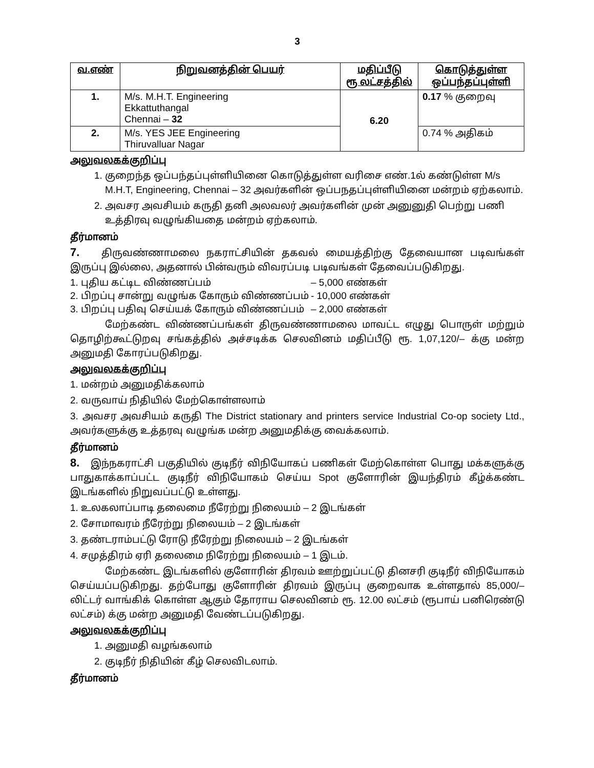3
| வ.எண் | நிறுவனத்தின் பெயர் | மதிப்பீடு ரூ லட்சத்தில் | கொடுத்துள்ள ஒப்பந்தப்புள்ளி |
| --- | --- | --- | --- |
| 1. | M/s. M.H.T. Engineering Ekkattuthangal Chennai – 32 | 6.20 | 0.17 % குறைவு |
| 2. | M/s. YES JEE Engineering Thiruvalluar Nagar | | 0.74 % அதிகம் |
அலுவலகக்குறிப்பு
1. குறைந்த ஒப்பந்தப்புள்ளியினை கொடுத்துள்ள வரிசை எண்.1ல் கண்டுள்ள M/s M.H.T, Engineering, Chennai – 32 அவர்களின் ஒப்பநதப்புள்ளியினை மன்றம் ஏற்கலாம்.
2. அவசர அவசியம் கருதி தனி அலவலர் அவர்களின் முன் அனுனுதி பெற்று பணி உத்திரவு வழுங்கியதை மன்றம் ஏற்கலாம்.
தீர்மானம்
7. திருவண்ணாமலை நகராட்சியின் தகவல் மையத்திற்கு தேவையான படிவங்கள் இருப்பு இல்லை, அதனால் பின்வரும் விவரப்படி படிவங்கள் தேவைப்படுகிறது.
1. புதிய கட்டிட விண்ணப்பம் – 5,000 எண்கள்
2. பிறப்பு சான்று வழுங்க கோரும் விண்ணப்பம் - 10,000 எண்கள்
3. பிறப்பு பதிவு செய்யக் கோரும் விண்ணப்பம் – 2,000 எண்கள்
மேற்கண்ட விண்ணப்பங்கள் திருவண்ணாமலை மாவட்ட எழுது பொருள் மற்றும் தொழிற்கூட்டுறவு சங்கத்தில் அச்சடிக்க செலவினம் மதிப்பீடு ரூ. 1,07,120/– க்கு மன்ற அனுமதி கோரப்படுகிறது.
அலுவலகக்குறிப்பு
1. மன்றம் அனுமதிக்கலாம்
2. வருவாய் நிதியில் மேற்கொள்ளலாம்
3. அவசர அவசியம் கருதி The District stationary and printers service Industrial Co-op society Ltd., அவர்களுக்கு உத்தரவு வழுங்க மன்ற அனுமதிக்கு வைக்கலாம்.
தீர்மானம்
8. இந்நகராட்சி பகுதியில் குடிநீர் விநியோகப் பணிகள் மேற்கொள்ள பொது மக்களுக்கு பாதுகாக்காப்பட்ட குடிநீர் விநியோகம் செய்ய Spot குளோரின் இயந்திரம் கீழ்க்கண்ட இடங்களில் நிறுவப்பட்டு உள்ளது.
1. உலகலாப்பாடி தலைமை நீரேற்று நிலையம் – 2 இடங்கள்
2. சோமாவரம் நீரேற்று நிலையம் – 2 இடங்கள்
3. தண்டராம்பட்டு ரோடு நீரேற்று நிலையம் – 2 இடங்கள்
4. சமுத்திரம் ஏரி தலைமை நிரேற்று நிலையம் – 1 இடம்.
மேற்கண்ட இடங்களில் குளோரின் திரவம் ஊற்றுப்பட்டு தினசரி குடிநீர் விநியோகம் செய்யப்படுகிறது. தற்போது குளோரின் திரவம் இருப்பு குறைவாக உள்ளதால் 85,000/– லிட்டர் வாங்கிக் கொள்ள ஆகும் தோராய செலவினம் ரூ. 12.00 லட்சம் (ரூபாய் பனிரெண்டு லட்சம்) க்கு மன்ற அனுமதி வேண்டப்படுகிறது.
அலுவலகக்குறிப்பு
1. அனுமதி வழங்கலாம்
2. குடிநீர் நிதியின் கீழ் செலவிடலாம்.
தீர்மானம்